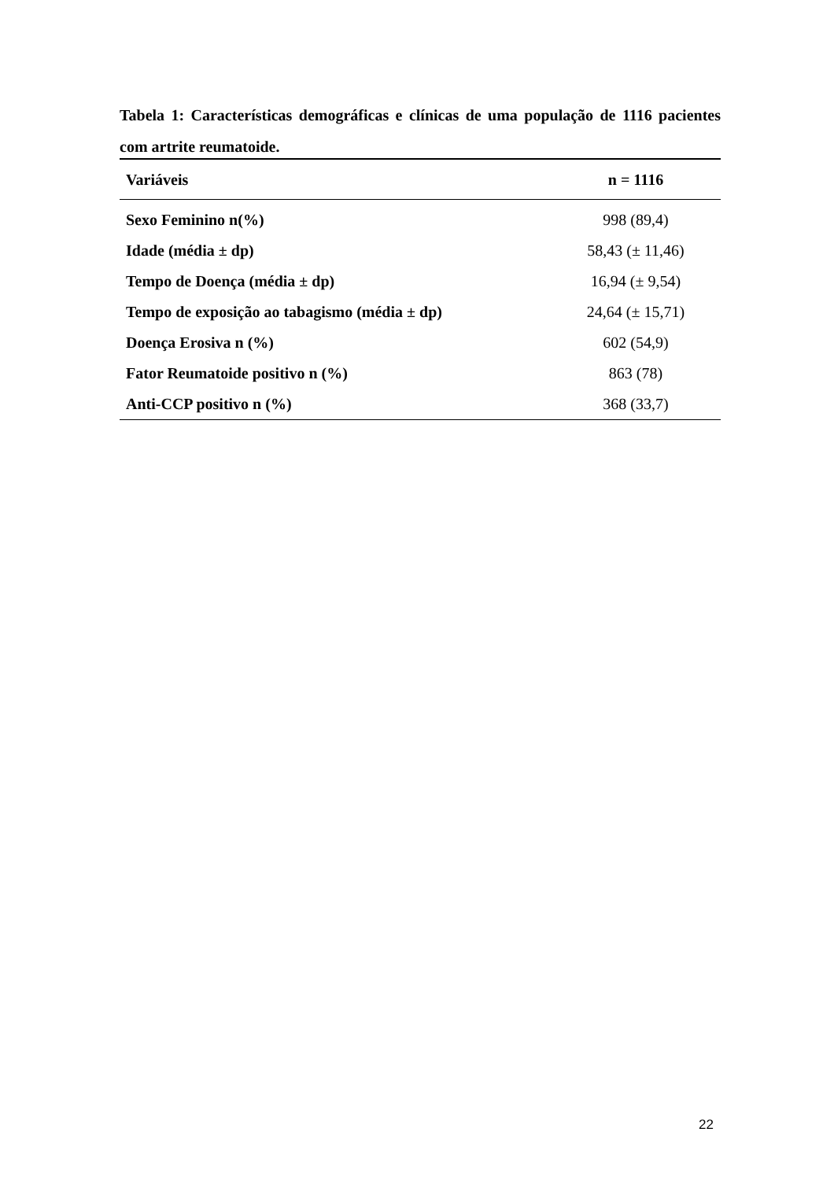Tabela 1: Características demográficas e clínicas de uma população de 1116 pacientes com artrite reumatoide.
| Variáveis | n = 1116 |
| --- | --- |
| Sexo Feminino n(%) | 998 (89,4) |
| Idade (média ± dp) | 58,43 (± 11,46) |
| Tempo de Doença (média ± dp) | 16,94 (± 9,54) |
| Tempo de exposição ao tabagismo (média ± dp) | 24,64 (± 15,71) |
| Doença Erosiva n (%) | 602 (54,9) |
| Fator Reumatoide positivo n (%) | 863 (78) |
| Anti-CCP positivo n (%) | 368 (33,7) |
22